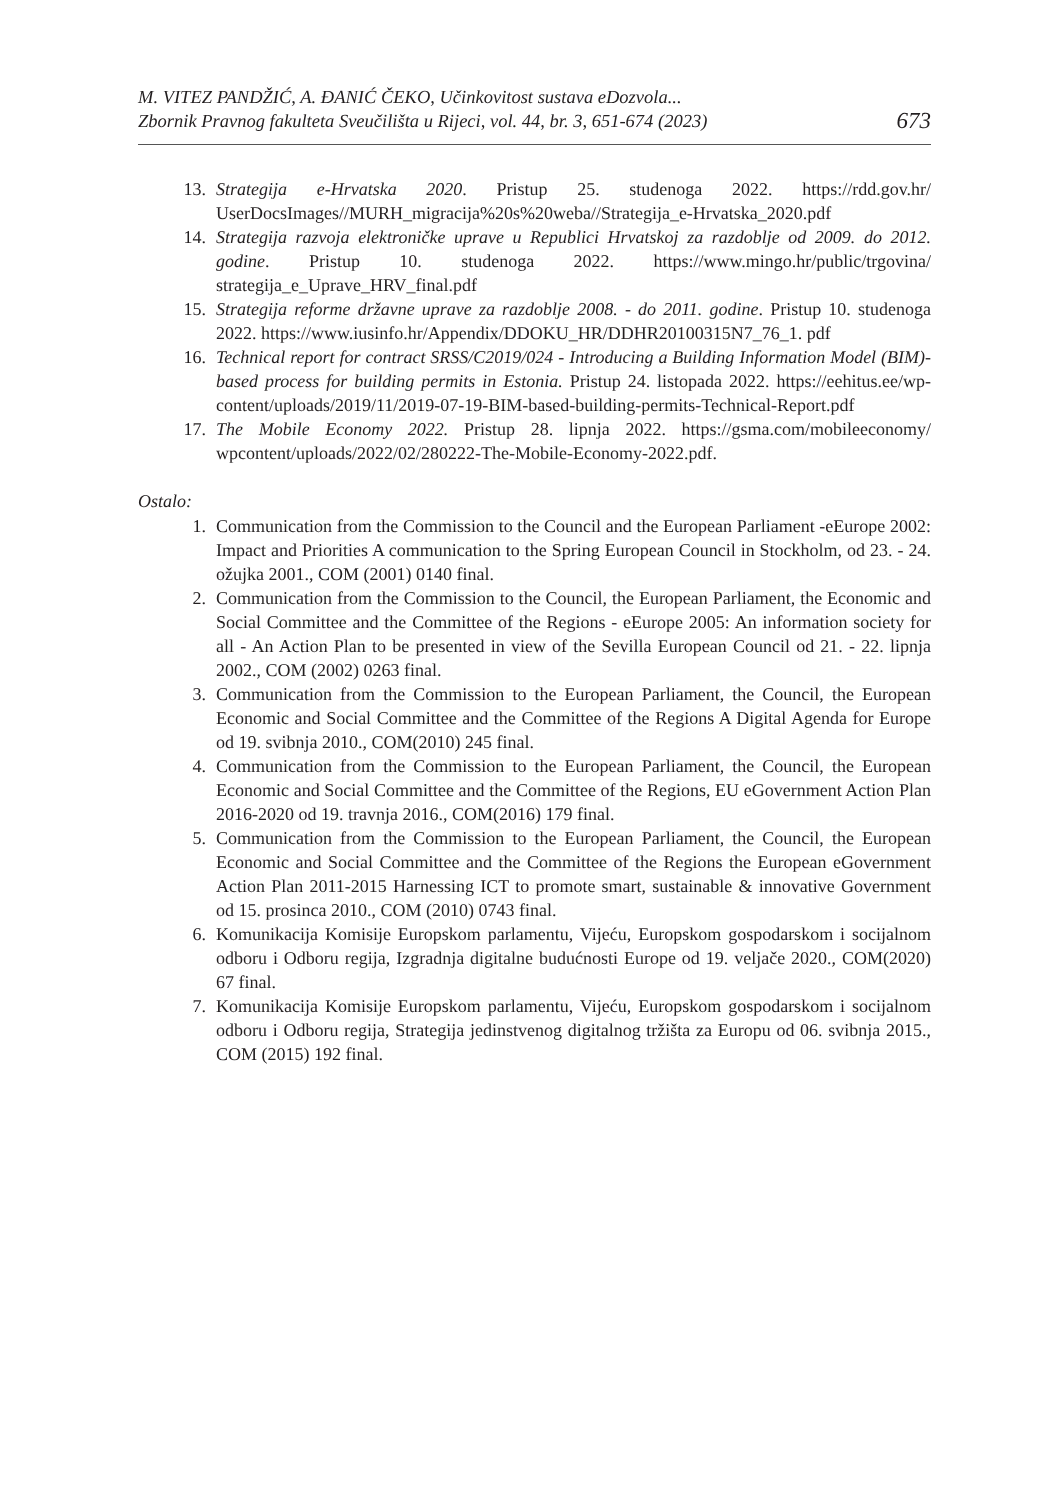M. VITEZ PANDŽIĆ, A. ĐANIĆ ČEKO, Učinkovitost sustava eDozvola...
Zbornik Pravnog fakulteta Sveučilišta u Rijeci, vol. 44, br. 3, 651-674 (2023)
673
13. Strategija e-Hrvatska 2020. Pristup 25. studenoga 2022. https://rdd.gov.hr/ UserDocsImages//MURH_migracija%20s%20weba//Strategija_e-Hrvatska_2020.pdf
14. Strategija razvoja elektroničke uprave u Republici Hrvatskoj za razdoblje od 2009. do 2012. godine. Pristup 10. studenoga 2022. https://www.mingo.hr/public/trgovina/ strategija_e_Uprave_HRV_final.pdf
15. Strategija reforme državne uprave za razdoblje 2008. - do 2011. godine. Pristup 10. studenoga 2022. https://www.iusinfo.hr/Appendix/DDOKU_HR/DDHR20100315N7_76_1. pdf
16. Technical report for contract SRSS/C2019/024 - Introducing a Building Information Model (BIM)- based process for building permits in Estonia. Pristup 24. listopada 2022. https://eehitus.ee/wp-content/uploads/2019/11/2019-07-19-BIM-based-building-permits-Technical-Report.pdf
17. The Mobile Economy 2022. Pristup 28. lipnja 2022. https://gsma.com/mobileeconomy/ wpcontent/uploads/2022/02/280222-The-Mobile-Economy-2022.pdf.
Ostalo:
1. Communication from the Commission to the Council and the European Parliament -eEurope 2002: Impact and Priorities A communication to the Spring European Council in Stockholm, od 23. - 24. ožujka 2001., COM (2001) 0140 final.
2. Communication from the Commission to the Council, the European Parliament, the Economic and Social Committee and the Committee of the Regions - eEurope 2005: An information society for all - An Action Plan to be presented in view of the Sevilla European Council od 21. - 22. lipnja 2002., COM (2002) 0263 final.
3. Communication from the Commission to the European Parliament, the Council, the European Economic and Social Committee and the Committee of the Regions A Digital Agenda for Europe od 19. svibnja 2010., COM(2010) 245 final.
4. Communication from the Commission to the European Parliament, the Council, the European Economic and Social Committee and the Committee of the Regions, EU eGovernment Action Plan 2016-2020 od 19. travnja 2016., COM(2016) 179 final.
5. Communication from the Commission to the European Parliament, the Council, the European Economic and Social Committee and the Committee of the Regions the European eGovernment Action Plan 2011-2015 Harnessing ICT to promote smart, sustainable & innovative Government od 15. prosinca 2010., COM (2010) 0743 final.
6. Komunikacija Komisije Europskom parlamentu, Vijeću, Europskom gospodarskom i socijalnom odboru i Odboru regija, Izgradnja digitalne budućnosti Europe od 19. veljače 2020., COM(2020) 67 final.
7. Komunikacija Komisije Europskom parlamentu, Vijeću, Europskom gospodarskom i socijalnom odboru i Odboru regija, Strategija jedinstvenog digitalnog tržišta za Europu od 06. svibnja 2015., COM (2015) 192 final.